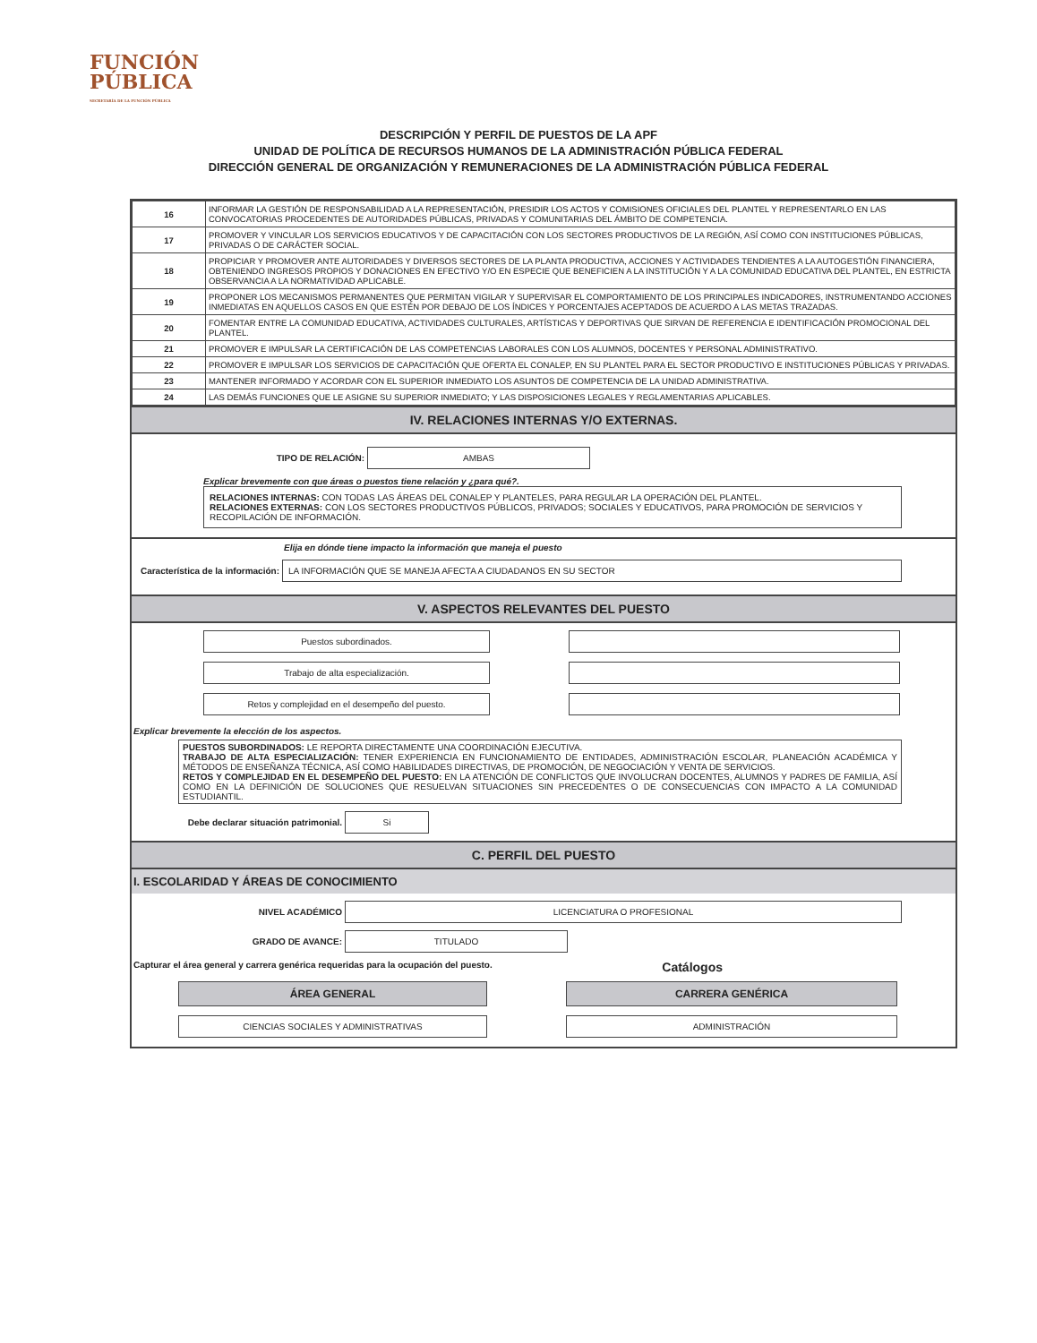FUNCIÓN
PÚBLICA
SECRETARÍA DE LA FUNCIÓN PÚBLICA
DESCRIPCIÓN Y PERFIL DE PUESTOS DE LA APF
UNIDAD DE POLÍTICA DE RECURSOS HUMANOS DE LA ADMINISTRACIÓN PÚBLICA FEDERAL
DIRECCIÓN GENERAL DE ORGANIZACIÓN Y REMUNERACIONES DE LA ADMINISTRACIÓN PÚBLICA FEDERAL
| 16 | INFORMAR LA GESTIÓN DE RESPONSABILIDAD A LA REPRESENTACIÓN, PRESIDIR LOS ACTOS Y COMISIONES OFICIALES DEL PLANTEL Y REPRESENTARLO EN LAS CONVOCATORIAS PROCEDENTES DE AUTORIDADES PÚBLICAS, PRIVADAS Y COMUNITARIAS DEL ÁMBITO DE COMPETENCIA. |
| 17 | PROMOVER Y VINCULAR LOS SERVICIOS EDUCATIVOS Y DE CAPACITACIÓN CON LOS SECTORES PRODUCTIVOS DE LA REGIÓN, ASÍ COMO CON INSTITUCIONES PÚBLICAS, PRIVADAS O DE CARÁCTER SOCIAL. |
| 18 | PROPICIAR Y PROMOVER ANTE AUTORIDADES Y DIVERSOS SECTORES DE LA PLANTA PRODUCTIVA, ACCIONES Y ACTIVIDADES TENDIENTES A LA AUTOGESTIÓN FINANCIERA, OBTENIENDO INGRESOS PROPIOS Y DONACIONES EN EFECTIVO Y/O EN ESPECIE QUE BENEFICIEN A LA INSTITUCIÓN Y A LA COMUNIDAD EDUCATIVA DEL PLANTEL, EN ESTRICTA OBSERVANCIA A LA NORMATIVIDAD APLICABLE. |
| 19 | PROPONER LOS MECANISMOS PERMANENTES QUE PERMITAN VIGILAR Y SUPERVISAR EL COMPORTAMIENTO DE LOS PRINCIPALES INDICADORES, INSTRUMENTANDO ACCIONES INMEDIATAS EN AQUELLOS CASOS EN QUE ESTÉN POR DEBAJO DE LOS ÍNDICES Y PORCENTAJES ACEPTADOS DE ACUERDO A LAS METAS TRAZADAS. |
| 20 | FOMENTAR ENTRE LA COMUNIDAD EDUCATIVA, ACTIVIDADES CULTURALES, ARTÍSTICAS Y DEPORTIVAS QUE SIRVAN DE REFERENCIA E IDENTIFICACIÓN PROMOCIONAL DEL PLANTEL. |
| 21 | PROMOVER E IMPULSAR LA CERTIFICACIÓN DE LAS COMPETENCIAS LABORALES CON LOS ALUMNOS, DOCENTES Y PERSONAL ADMINISTRATIVO. |
| 22 | PROMOVER E IMPULSAR LOS SERVICIOS DE CAPACITACIÓN QUE OFERTA EL CONALEP, EN SU PLANTEL PARA EL SECTOR PRODUCTIVO E INSTITUCIONES PÚBLICAS Y PRIVADAS. |
| 23 | MANTENER INFORMADO Y ACORDAR CON EL SUPERIOR INMEDIATO LOS ASUNTOS DE COMPETENCIA DE LA UNIDAD ADMINISTRATIVA. |
| 24 | LAS DEMÁS FUNCIONES QUE LE ASIGNE SU SUPERIOR INMEDIATO; Y LAS DISPOSICIONES LEGALES Y REGLAMENTARIAS APLICABLES. |
IV. RELACIONES INTERNAS Y/O EXTERNAS.
TIPO DE RELACIÓN: AMBAS
Explicar brevemente con que áreas o puestos tiene relación y ¿para qué?.
RELACIONES INTERNAS: CON TODAS LAS ÁREAS DEL CONALEP Y PLANTELES, PARA REGULAR LA OPERACIÓN DEL PLANTEL.
RELACIONES EXTERNAS: CON LOS SECTORES PRODUCTIVOS PÚBLICOS, PRIVADOS; SOCIALES Y EDUCATIVOS, PARA PROMOCIÓN DE SERVICIOS Y RECOPILACIÓN DE INFORMACIÓN.
Elija en dónde tiene impacto la información que maneja el puesto
Característica de la información: LA INFORMACIÓN QUE SE MANEJA AFECTA A CIUDADANOS EN SU SECTOR
V. ASPECTOS RELEVANTES DEL PUESTO
Puestos subordinados.
Trabajo de alta especialización.
Retos y complejidad en el desempeño del puesto.
Explicar brevemente la elección de los aspectos.
PUESTOS SUBORDINADOS: LE REPORTA DIRECTAMENTE UNA COORDINACIÓN EJECUTIVA.
TRABAJO DE ALTA ESPECIALIZACIÓN: TENER EXPERIENCIA EN FUNCIONAMIENTO DE ENTIDADES, ADMINISTRACIÓN ESCOLAR, PLANEACIÓN ACADÉMICA Y MÉTODOS DE ENSEÑANZA TÉCNICA, ASÍ COMO HABILIDADES DIRECTIVAS, DE PROMOCIÓN, DE NEGOCIACIÓN Y VENTA DE SERVICIOS.
RETOS Y COMPLEJIDAD EN EL DESEMPEÑO DEL PUESTO: EN LA ATENCIÓN DE CONFLICTOS QUE INVOLUCRAN DOCENTES, ALUMNOS Y PADRES DE FAMILIA, ASÍ COMO EN LA DEFINICIÓN DE SOLUCIONES QUE RESUELVAN SITUACIONES SIN PRECEDENTES O DE CONSECUENCIAS CON IMPACTO A LA COMUNIDAD ESTUDIANTIL.
Debe declarar situación patrimonial. Si
C. PERFIL DEL PUESTO
I. ESCOLARIDAD Y ÁREAS DE CONOCIMIENTO
NIVEL ACADÉMICO LICENCIATURA O PROFESIONAL
GRADO DE AVANCE: TITULADO
Capturar el área general y carrera genérica requeridas para la ocupación del puesto. Catálogos
ÁREA GENERAL
CARRERA GENÉRICA
CIENCIAS SOCIALES Y ADMINISTRATIVAS
ADMINISTRACIÓN